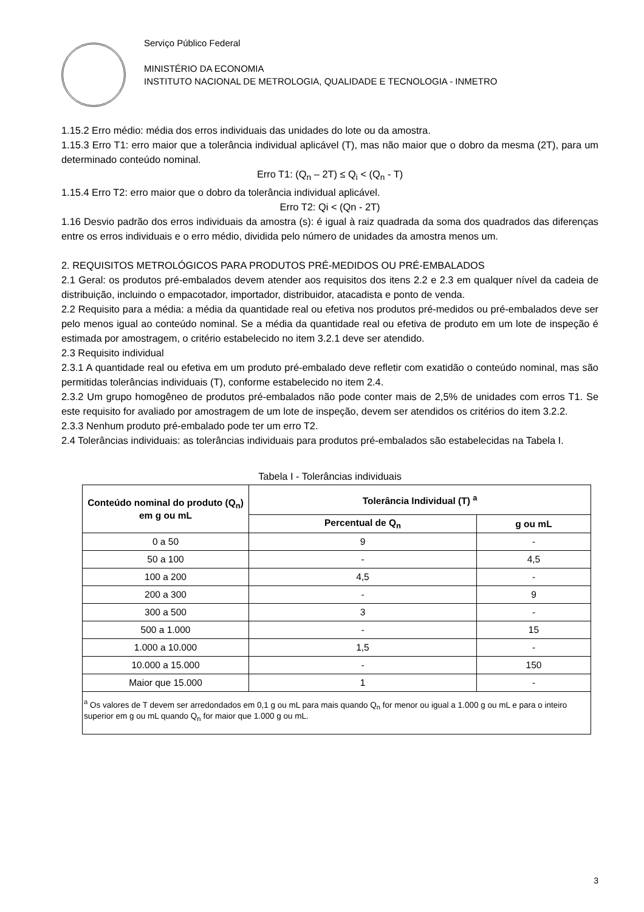Serviço Público Federal
MINISTÉRIO DA ECONOMIA
INSTITUTO NACIONAL DE METROLOGIA, QUALIDADE E TECNOLOGIA - INMETRO
1.15.2 Erro médio: média dos erros individuais das unidades do lote ou da amostra.
1.15.3 Erro T1: erro maior que a tolerância individual aplicável (T), mas não maior que o dobro da mesma (2T), para um determinado conteúdo nominal.
Erro T1: (Q<sub>n</sub> – 2T) ≤ Q<sub>i</sub> < (Q<sub>n</sub> - T)
1.15.4 Erro T2: erro maior que o dobro da tolerância individual aplicável.
Erro T2: Qi < (Qn - 2T)
1.16 Desvio padrão dos erros individuais da amostra (s): é igual à raiz quadrada da soma dos quadrados das diferenças entre os erros individuais e o erro médio, dividida pelo número de unidades da amostra menos um.
2. REQUISITOS METROLÓGICOS PARA PRODUTOS PRÉ-MEDIDOS OU PRÉ-EMBALADOS
2.1 Geral: os produtos pré-embalados devem atender aos requisitos dos itens 2.2 e 2.3 em qualquer nível da cadeia de distribuição, incluindo o empacotador, importador, distribuidor, atacadista e ponto de venda.
2.2 Requisito para a média: a média da quantidade real ou efetiva nos produtos pré-medidos ou pré-embalados deve ser pelo menos igual ao conteúdo nominal. Se a média da quantidade real ou efetiva de produto em um lote de inspeção é estimada por amostragem, o critério estabelecido no item 3.2.1 deve ser atendido.
2.3 Requisito individual
2.3.1 A quantidade real ou efetiva em um produto pré-embalado deve refletir com exatidão o conteúdo nominal, mas são permitidas tolerâncias individuais (T), conforme estabelecido no item 2.4.
2.3.2 Um grupo homogêneo de produtos pré-embalados não pode conter mais de 2,5% de unidades com erros T1. Se este requisito for avaliado por amostragem de um lote de inspeção, devem ser atendidos os critérios do item 3.2.2.
2.3.3 Nenhum produto pré-embalado pode ter um erro T2.
2.4 Tolerâncias individuais: as tolerâncias individuais para produtos pré-embalados são estabelecidas na Tabela I.
Tabela I - Tolerâncias individuais
| Conteúdo nominal do produto (Q<sub>n</sub>) em g ou mL | Tolerância Individual (T) <sup>a</sup> | |
| --- | --- | --- |
| | Percentual de Q<sub>n</sub> | g ou mL |
| 0 a 50 | 9 | - |
| 50 a 100 | - | 4,5 |
| 100 a 200 | 4,5 | - |
| 200 a 300 | - | 9 |
| 300 a 500 | 3 | - |
| 500 a 1.000 | - | 15 |
| 1.000 a 10.000 | 1,5 | - |
| 10.000 a 15.000 | - | 150 |
| Maior que 15.000 | 1 | - |
| <sup>a</sup> Os valores de T devem ser arredondados em 0,1 g ou mL para mais quando Q<sub>n</sub> for menor ou igual a 1.000 g ou mL e para o inteiro superior em g ou mL quando Q<sub>n</sub> for maior que 1.000 g ou mL. | | |
3